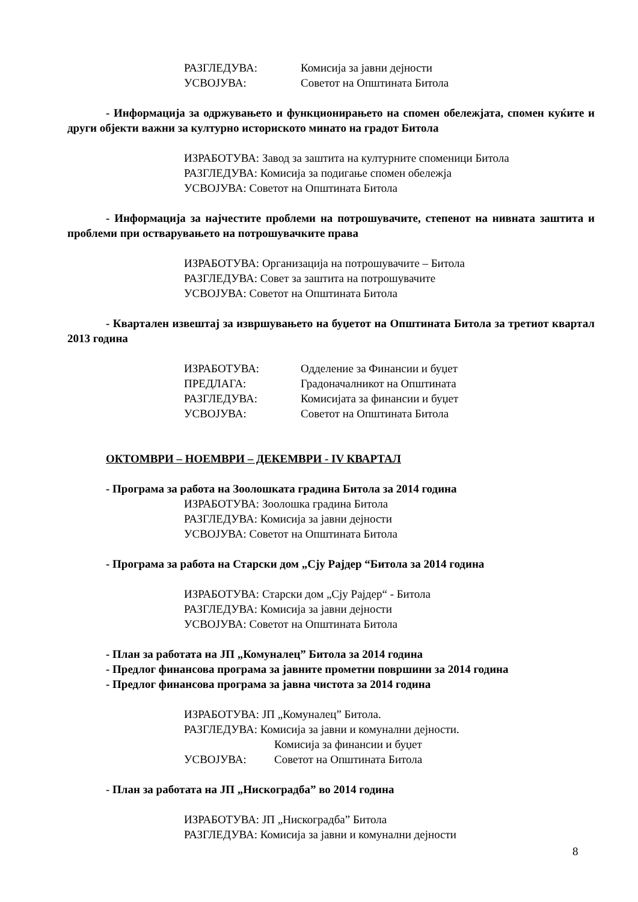РАЗГЛЕДУВА: Комисија за јавни дејности
УСВОЈУВА: Советот на Општината Битола
- Информација за одржувањето и функционирањето на спомен обележјата, спомен куќите и други објекти важни за културно историското минато на градот Битола
ИЗРАБОТУВА: Завод за заштита на културните споменици Битола
РАЗГЛЕДУВА: Комисија за подигање спомен обележја
УСВОЈУВА: Советот на Општината Битола
- Информација за најчестите проблеми на потрошувачите, степенот на нивната заштита и проблеми при остварувањето на потрошувачките права
ИЗРАБОТУВА: Организација на потрошувачите – Битола
РАЗГЛЕДУВА: Совет за заштита на потрошувачите
УСВОЈУВА: Советот на Општината Битола
- Квартален извештај за извршувањето на буџетот на Општината Битола за третиот квартал 2013 година
ИЗРАБОТУВА: Одделение за Финансии и буџет
ПРЕДЛАГА: Градоначалникот на Општината
РАЗГЛЕДУВА: Комисијата за финансии и буџет
УСВОЈУВА: Советот на Општината Битола
ОКТОМВРИ – НОЕМВРИ – ДЕКЕМВРИ - IV КВАРТАЛ
- Програма за работа на Зоолошката градина Битола за 2014 година
ИЗРАБОТУВА: Зоолошка градина Битола
РАЗГЛЕДУВА: Комисија за јавни дејности
УСВОЈУВА: Советот на Општината Битола
- Програма за работа на Старски дом „Сју Рајдер “Битола за 2014 година
ИЗРАБОТУВА: Старски дом „Сју Рајдер“ - Битола
РАЗГЛЕДУВА: Комисија за јавни дејности
УСВОЈУВА: Советот на Општината Битола
- План за работата на ЈП „Комуналец” Битола за 2014 година
- Предлог финансова програма за јавните прометни површини за 2014 година
- Предлог финансова програма за јавна чистота за 2014 година
ИЗРАБОТУВА: ЈП „Комуналец” Битола.
РАЗГЛЕДУВА: Комисија за јавни и комунални дејности.
Комисија за финансии и буџет
УСВОЈУВА: Советот на Општината Битола
- План за работата на ЈП „Нискоградба” во 2014 година
ИЗРАБОТУВА: ЈП „Нискоградба” Битола
РАЗГЛЕДУВА: Комисија за јавни и комунални дејности
8